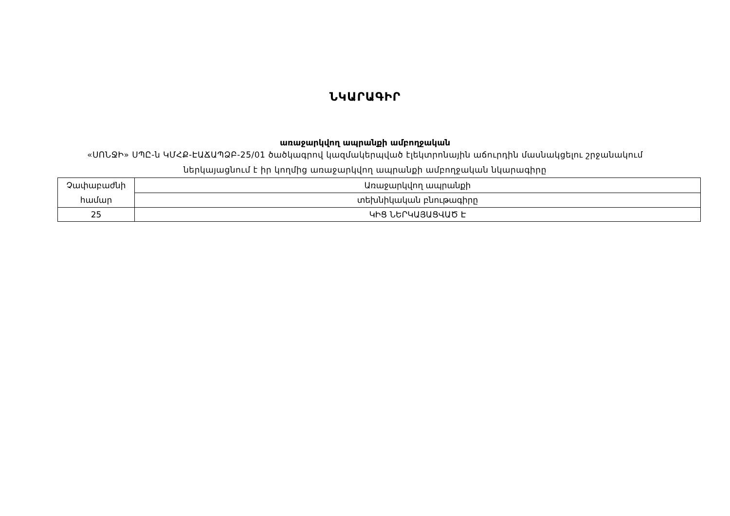ՆԿԱՐԱԳԻՐ
առաջարկվող ապրանքի ամբողջական
«ՍՈՆՋԻ» ՍՊԸ-ն ԿՄՀՔ-ԷԱՃԱՊՁԲ-25/01 ծածկագրով կազմակերպված էլեկտրոնային աճուրդին մասնակցելու շրջանակում
ներկայացնում է իր կողմից առաջարկվող ապրանքի ամբողջական նկարագիրը
| Չափաբաժնի համար | Առաջարկվող ապրանքի |
| | տեխնիկական բնութագիրը |
| 25 | ԿԻՑ ՆԵՐԿԱՅԱՑՎԱԾ Է |